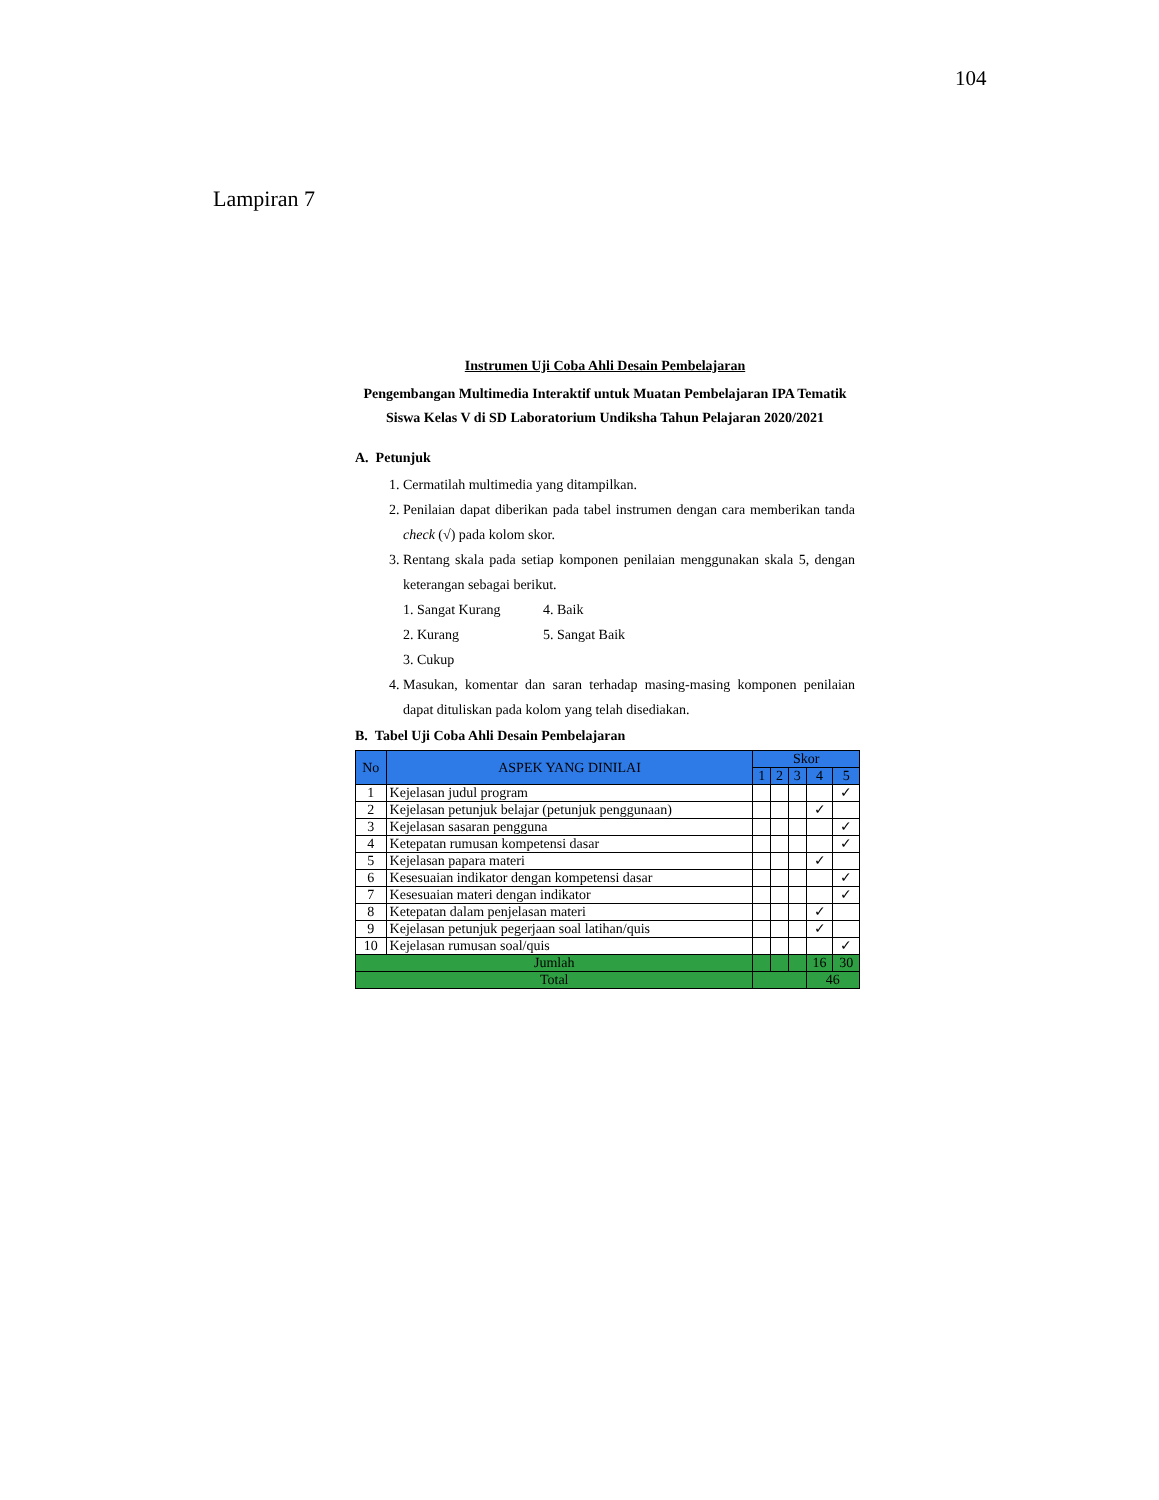104
Lampiran 7
Instrumen Uji Coba Ahli Desain Pembelajaran
Pengembangan Multimedia Interaktif untuk Muatan Pembelajaran IPA Tematik Siswa Kelas V di SD Laboratorium Undiksha Tahun Pelajaran 2020/2021
A. Petunjuk
1. Cermatilah multimedia yang ditampilkan.
2. Penilaian dapat diberikan pada tabel instrumen dengan cara memberikan tanda check (√) pada kolom skor.
3. Rentang skala pada setiap komponen penilaian menggunakan skala 5, dengan keterangan sebagai berikut.
1. Sangat Kurang 4. Baik 2. Kurang 5. Sangat Baik 3. Cukup
4. Masukan, komentar dan saran terhadap masing-masing komponen penilaian dapat dituliskan pada kolom yang telah disediakan.
B. Tabel Uji Coba Ahli Desain Pembelajaran
| No | ASPEK YANG DINILAI | Skor | | | | |
| --- | --- | --- | --- | --- | --- | --- |
| | | 1 | 2 | 3 | 4 | 5 |
| 1 | Kejelasan judul program | | | | | ✓ |
| 2 | Kejelasan petunjuk belajar (petunjuk penggunaan) | | | | ✓ | |
| 3 | Kejelasan sasaran pengguna | | | | | ✓ |
| 4 | Ketepatan rumusan kompetensi dasar | | | | | ✓ |
| 5 | Kejelasan papara materi | | | | ✓ | |
| 6 | Kesesuaian indikator dengan kompetensi dasar | | | | | ✓ |
| 7 | Kesesuaian materi dengan indikator | | | | | ✓ |
| 8 | Ketepatan dalam penjelasan materi | | | | ✓ | |
| 9 | Kejelasan petunjuk pegerjaan soal latihan/quis | | | | ✓ | |
| 10 | Kejelasan rumusan soal/quis | | | | | ✓ |
| Jumlah | | | | | 16 | 30 |
| Total | | | | | 46 | |